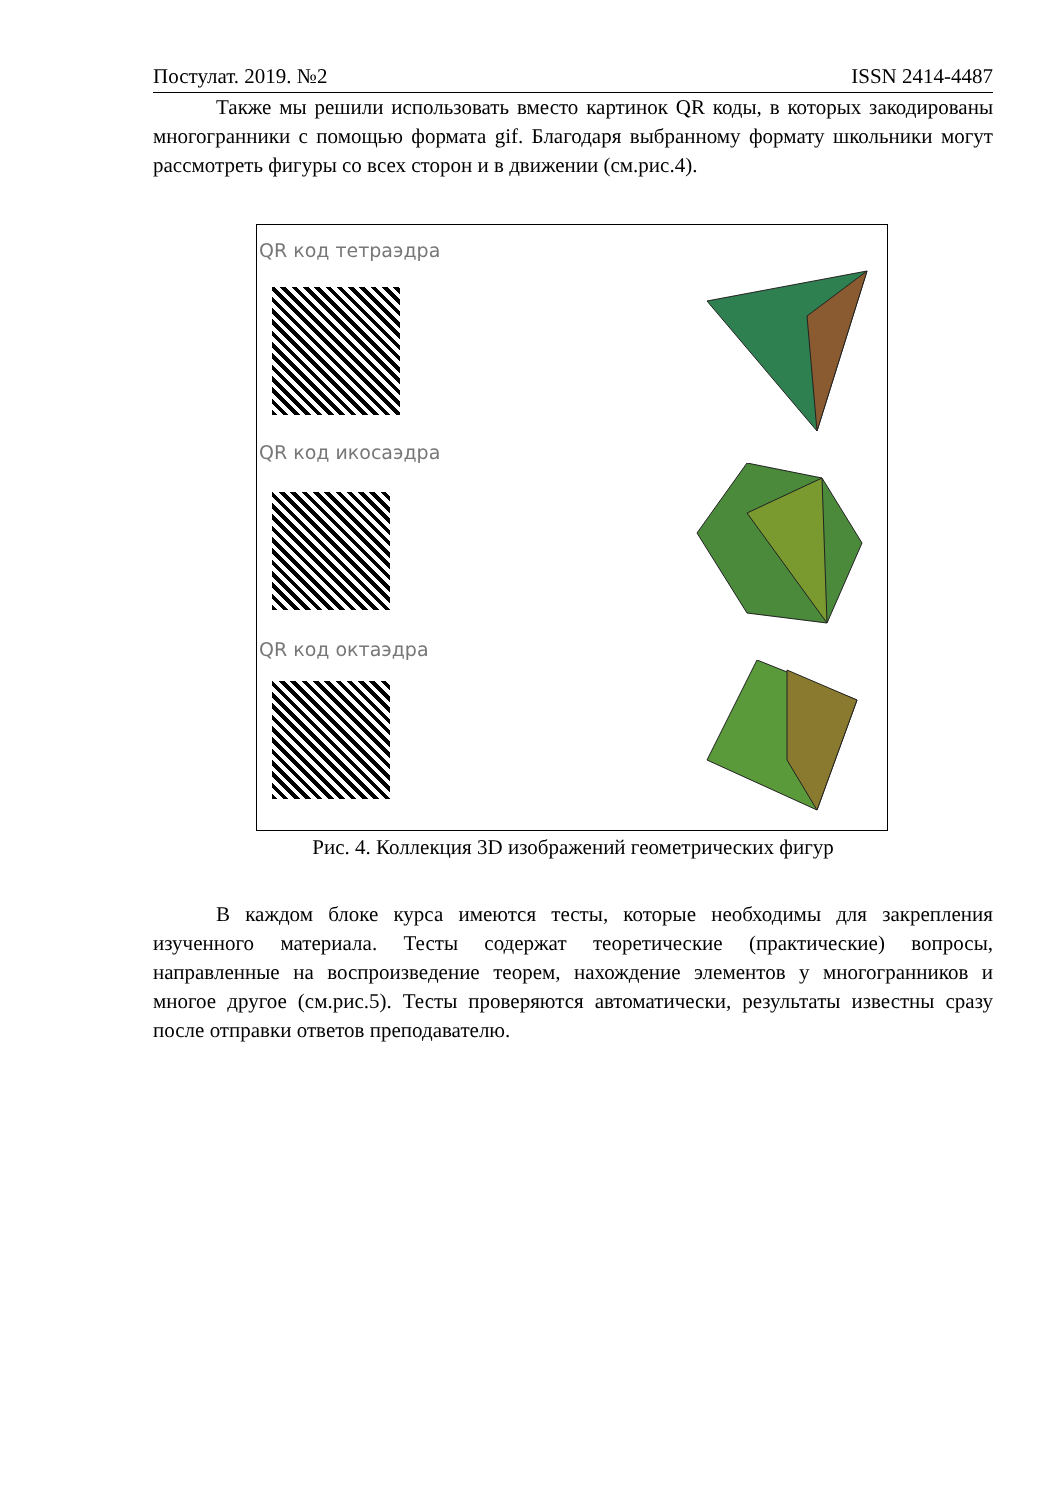Постулат. 2019. №2 ISSN 2414-4487
Также мы решили использовать вместо картинок QR коды, в которых закодированы многогранники с помощью формата gif. Благодаря выбранному формату школьники могут рассмотреть фигуры со всех сторон и в движении (см.рис.4).
QR код тетраэдра
QR код икосаэдра
QR код октаэдра
Рис. 4. Коллекция 3D изображений геометрических фигур
В каждом блоке курса имеются тесты, которые необходимы для закрепления изученного материала. Тесты содержат теоретические (практические) вопросы, направленные на воспроизведение теорем, нахождение элементов у многогранников и многое другое (см.рис.5). Тесты проверяются автоматически, результаты известны сразу после отправки ответов преподавателю.